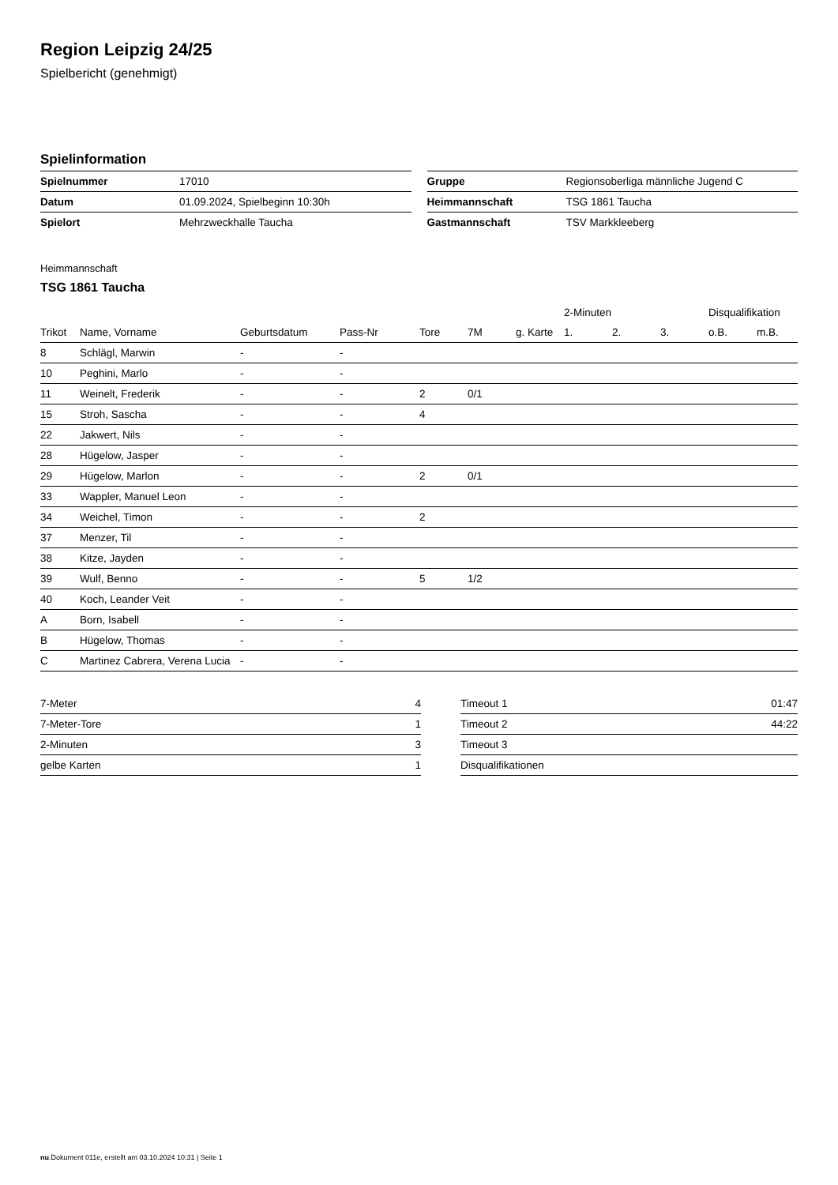Region Leipzig 24/25
Spielbericht (genehmigt)
Spielinformation
| Spielnummer | 17010 |
| Datum | 01.09.2024, Spielbeginn 10:30h |
| Spielort | Mehrzweckhalle Taucha |
| Gruppe | Regionsoberliga männliche Jugend C |
| Heimmannschaft | TSG 1861 Taucha |
| Gastmannschaft | TSV Markkleeberg |
Heimmannschaft
TSG 1861 Taucha
| | | | | | | | 2-Minuten | | | Disqualifikation | |
| --- | --- | --- | --- | --- | --- | --- | --- | --- | --- | --- | --- |
| Trikot | Name, Vorname | Geburtsdatum | Pass-Nr | Tore | 7M | g. Karte | 1. | 2. | 3. | o.B. | m.B. |
| 8 | Schlägl, Marwin | - | - | | | | | | | | |
| 10 | Peghini, Marlo | - | - | | | | | | | | |
| 11 | Weinelt, Frederik | - | - | 2 | 0/1 | | | | | | |
| 15 | Stroh, Sascha | - | - | 4 | | | | | | | |
| 22 | Jakwert, Nils | - | - | | | | | | | | |
| 28 | Hügelow, Jasper | - | - | | | | | | | | |
| 29 | Hügelow, Marlon | - | - | 2 | 0/1 | | | | | | |
| 33 | Wappler, Manuel Leon | - | - | | | | | | | | |
| 34 | Weichel, Timon | - | - | 2 | | | | | | | |
| 37 | Menzer, Til | - | - | | | | | | | | |
| 38 | Kitze, Jayden | - | - | | | | | | | | |
| 39 | Wulf, Benno | - | - | 5 | 1/2 | | | | | | |
| 40 | Koch, Leander Veit | - | - | | | | | | | | |
| A | Born, Isabell | - | - | | | | | | | | |
| B | Hügelow, Thomas | - | - | | | | | | | | |
| C | Martinez Cabrera, Verena Lucia | - | - | | | | | | | | |
| 7-Meter | 4 |
| 7-Meter-Tore | 1 |
| 2-Minuten | 3 |
| gelbe Karten | 1 |
| Timeout 1 | 01:47 |
| Timeout 2 | 44:22 |
| Timeout 3 | |
| Disqualifikationen | |
nu.Dokument 011e, erstellt am 03.10.2024 10:31 | Seite 1